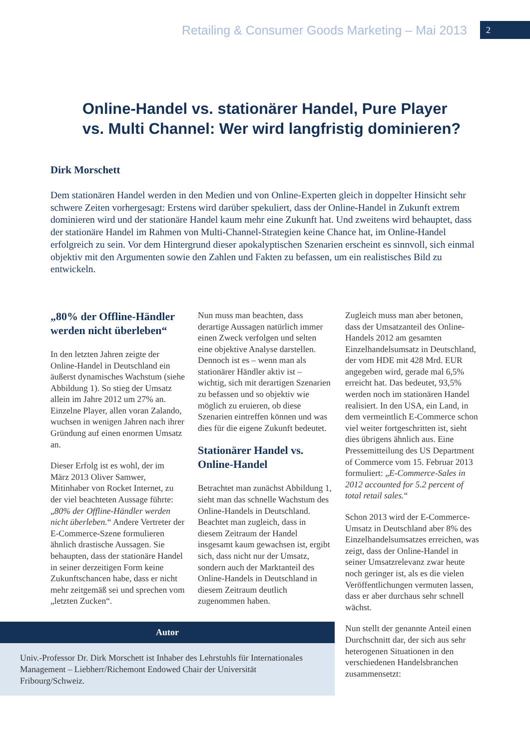Retailing & Consumer Goods Marketing – Mai 2013 2
Online-Handel vs. stationärer Handel, Pure Player
vs. Multi Channel: Wer wird langfristig dominieren?
Dirk Morschett
Dem stationären Handel werden in den Medien und von Online-Experten gleich in doppelter Hinsicht sehr schwere Zeiten vorhergesagt: Erstens wird darüber spekuliert, dass der Online-Handel in Zukunft extrem dominieren wird und der stationäre Handel kaum mehr eine Zukunft hat. Und zweitens wird behauptet, dass der stationäre Handel im Rahmen von Multi-Channel-Strategien keine Chance hat, im Online-Handel erfolgreich zu sein. Vor dem Hintergrund dieser apokalyptischen Szenarien erscheint es sinnvoll, sich einmal objektiv mit den Argumenten sowie den Zahlen und Fakten zu befassen, um ein realistisches Bild zu entwickeln.
„80% der Offline-Händler werden nicht überleben“
In den letzten Jahren zeigte der Online-Handel in Deutschland ein äußerst dynamisches Wachstum (siehe Abbildung 1). So stieg der Umsatz allein im Jahre 2012 um 27% an. Einzelne Player, allen voran Zalando, wuchsen in wenigen Jahren nach ihrer Gründung auf einen enormen Umsatz an.
Dieser Erfolg ist es wohl, der im März 2013 Oliver Samwer, Mitinhaber von Rocket Internet, zu der viel beachteten Aussage führte: „80% der Offline-Händler werden nicht überleben.“ Andere Vertreter der E-Commerce-Szene formulieren ähnlich drastische Aussagen. Sie behaupten, dass der stationäre Handel in seiner derzeitigen Form keine Zukunftschancen habe, dass er nicht mehr zeitgemäß sei und sprechen vom „letzten Zucken“.
Autor
Univ.-Professor Dr. Dirk Morschett ist Inhaber des Lehrstuhls für Internationales Management – Liebherr/Richemont Endowed Chair der Universität Fribourg/Schweiz.
Nun muss man beachten, dass derartige Aussagen natürlich immer einen Zweck verfolgen und selten eine objektive Analyse darstellen. Dennoch ist es – wenn man als stationärer Händler aktiv ist – wichtig, sich mit derartigen Szenarien zu befassen und so objektiv wie möglich zu eruieren, ob diese Szenarien eintreffen können und was dies für die eigene Zukunft bedeutet.
Stationärer Handel vs. Online-Handel
Betrachtet man zunächst Abbildung 1, sieht man das schnelle Wachstum des Online-Handels in Deutschland. Beachtet man zugleich, dass in diesem Zeitraum der Handel insgesamt kaum gewachsen ist, ergibt sich, dass nicht nur der Umsatz, sondern auch der Marktanteil des Online-Handels in Deutschland in diesem Zeitraum deutlich zugenommen haben.
Zugleich muss man aber betonen, dass der Umsatzanteil des Online-Handels 2012 am gesamten Einzelhandelsumsatz in Deutschland, der vom HDE mit 428 Mrd. EUR angegeben wird, gerade mal 6,5% erreicht hat. Das bedeutet, 93,5% werden noch im stationären Handel realisiert. In den USA, ein Land, in dem vermeintlich E-Commerce schon viel weiter fortgeschritten ist, sieht dies übrigens ähnlich aus. Eine Pressemitteilung des US Department of Commerce vom 15. Februar 2013 formuliert: „E-Commerce-Sales in 2012 accounted for 5.2 percent of total retail sales.“
Schon 2013 wird der E-Commerce-Umsatz in Deutschland aber 8% des Einzelhandelsumsatzes erreichen, was zeigt, dass der Online-Handel in seiner Umsatzrelevanz zwar heute noch geringer ist, als es die vielen Veröffentlichungen vermuten lassen, dass er aber durchaus sehr schnell wächst.
Nun stellt der genannte Anteil einen Durchschnitt dar, der sich aus sehr heterogenen Situationen in den verschiedenen Handelsbranchen zusammensetzt: